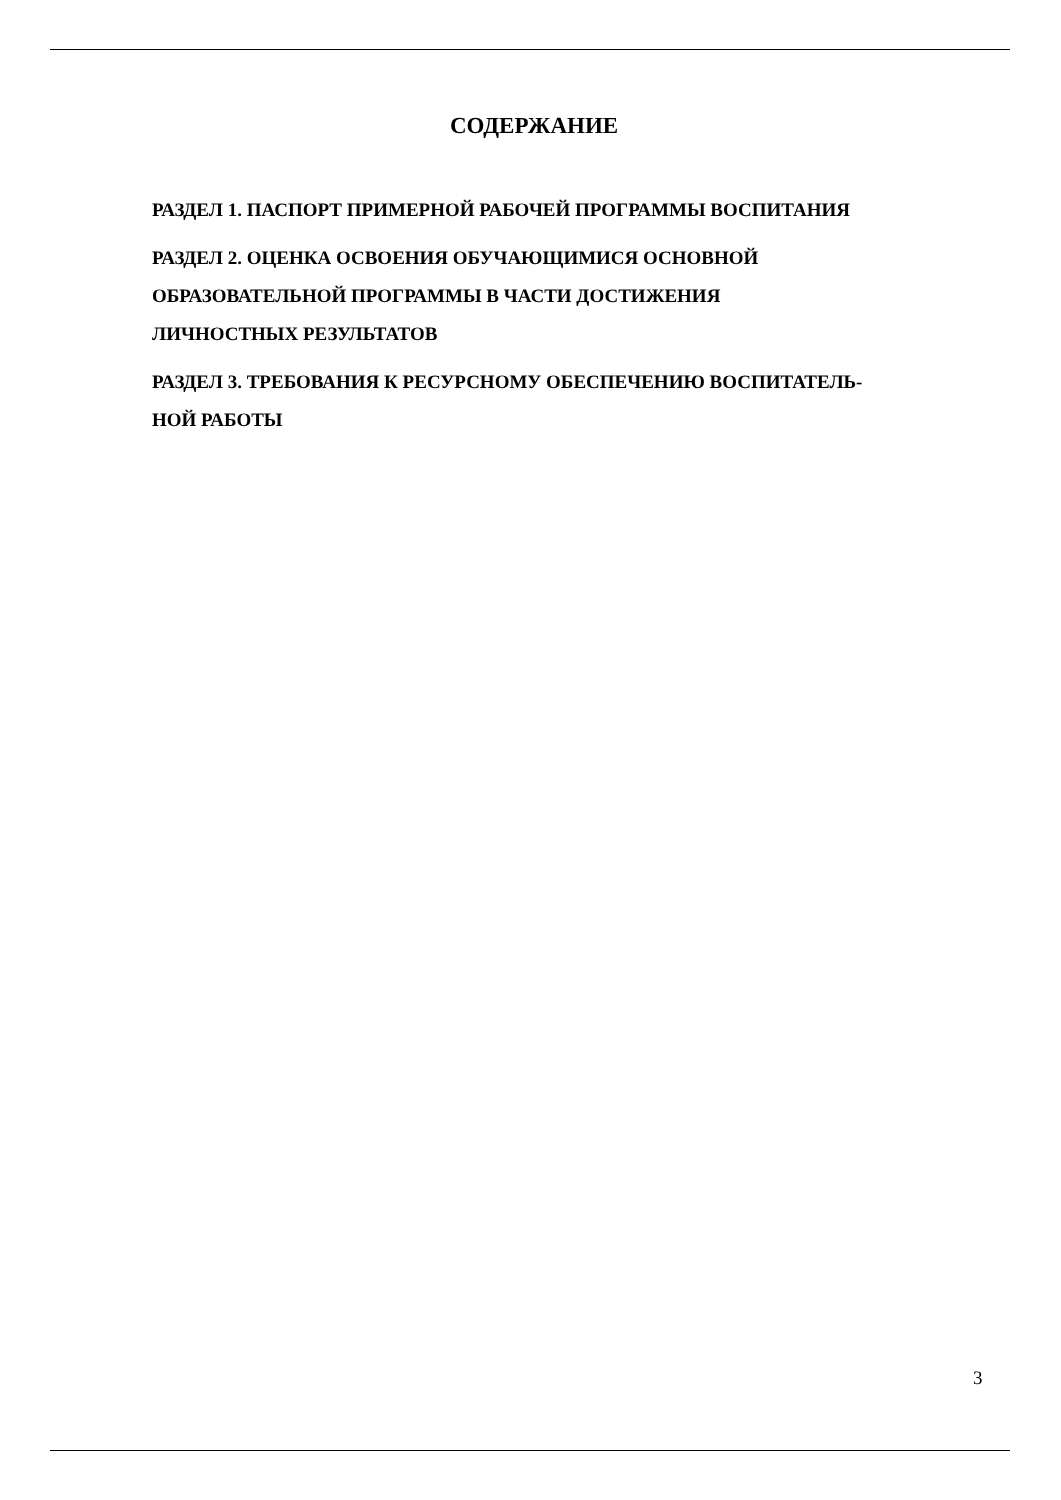СОДЕРЖАНИЕ
РАЗДЕЛ 1. ПАСПОРТ ПРИМЕРНОЙ РАБОЧЕЙ ПРОГРАММЫ ВОСПИТАНИЯ
РАЗДЕЛ 2. ОЦЕНКА ОСВОЕНИЯ ОБУЧАЮЩИМИСЯ ОСНОВНОЙ
ОБРАЗОВАТЕЛЬНОЙ ПРОГРАММЫ В ЧАСТИ ДОСТИЖЕНИЯ
ЛИЧНОСТНЫХ РЕЗУЛЬТАТОВ
РАЗДЕЛ 3. ТРЕБОВАНИЯ К РЕСУРСНОМУ ОБЕСПЕЧЕНИЮ ВОСПИТАТЕЛЬ-
НОЙ РАБОТЫ
3